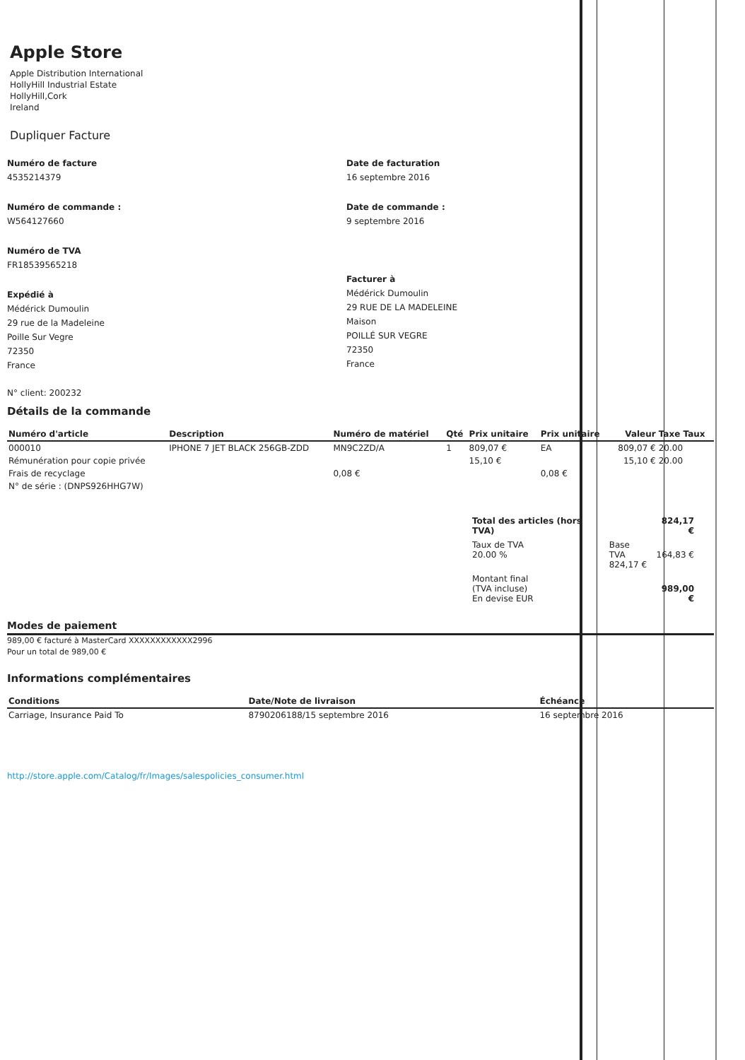Apple Store
Apple Distribution International
HollyHill Industrial Estate
HollyHill,Cork
Ireland
Dupliquer Facture
Numéro de facture
4535214379
Numéro de commande :
W564127660
Numéro de TVA
FR18539565218
Expédié à
Médérick Dumoulin
29 rue de la Madeleine
Poille Sur Vegre
72350
France
Date de facturation
16 septembre 2016
Date de commande :
9 septembre 2016
Facturer à
Médérick Dumoulin
29 RUE DE LA MADELEINE
Maison
POILLÉ SUR VEGRE
72350
France
N° client: 200232
Détails de la commande
| Numéro d'article | Description | Numéro de matériel | Qté | Prix unitaire | Prix unitaire | Valeur | Taxe Taux |
| --- | --- | --- | --- | --- | --- | --- | --- |
| 000010 | IPHONE 7 JET BLACK 256GB-ZDD | MN9C2ZD/A | 1 | 809,07 € | EA | 809,07 € | 20.00 |
| Rémunération pour copie privée | | | | 15,10 € | | 15,10 € | 20.00 |
| Frais de recyclage | | 0,08 € | | | 0,08 € | | |
| N° de série : (DNPS926HHG7W) | | | | | | | |
| Total des articles (hors TVA) | | 824,17 € |
| Taux de TVA 20.00 % | Base TVA 824,17 € | 164,83 € |
| Montant final (TVA incluse) En devise EUR | | 989,00 € |
Modes de paiement
989,00 € facturé à MasterCard XXXXXXXXXXXX2996
Pour un total de 989,00 €
Informations complémentaires
| Conditions | Date/Note de livraison | Échéance |
| --- | --- | --- |
| Carriage, Insurance Paid To | 8790206188/15 septembre 2016 | 16 septembre 2016 |
http://store.apple.com/Catalog/fr/Images/salespolicies_consumer.html